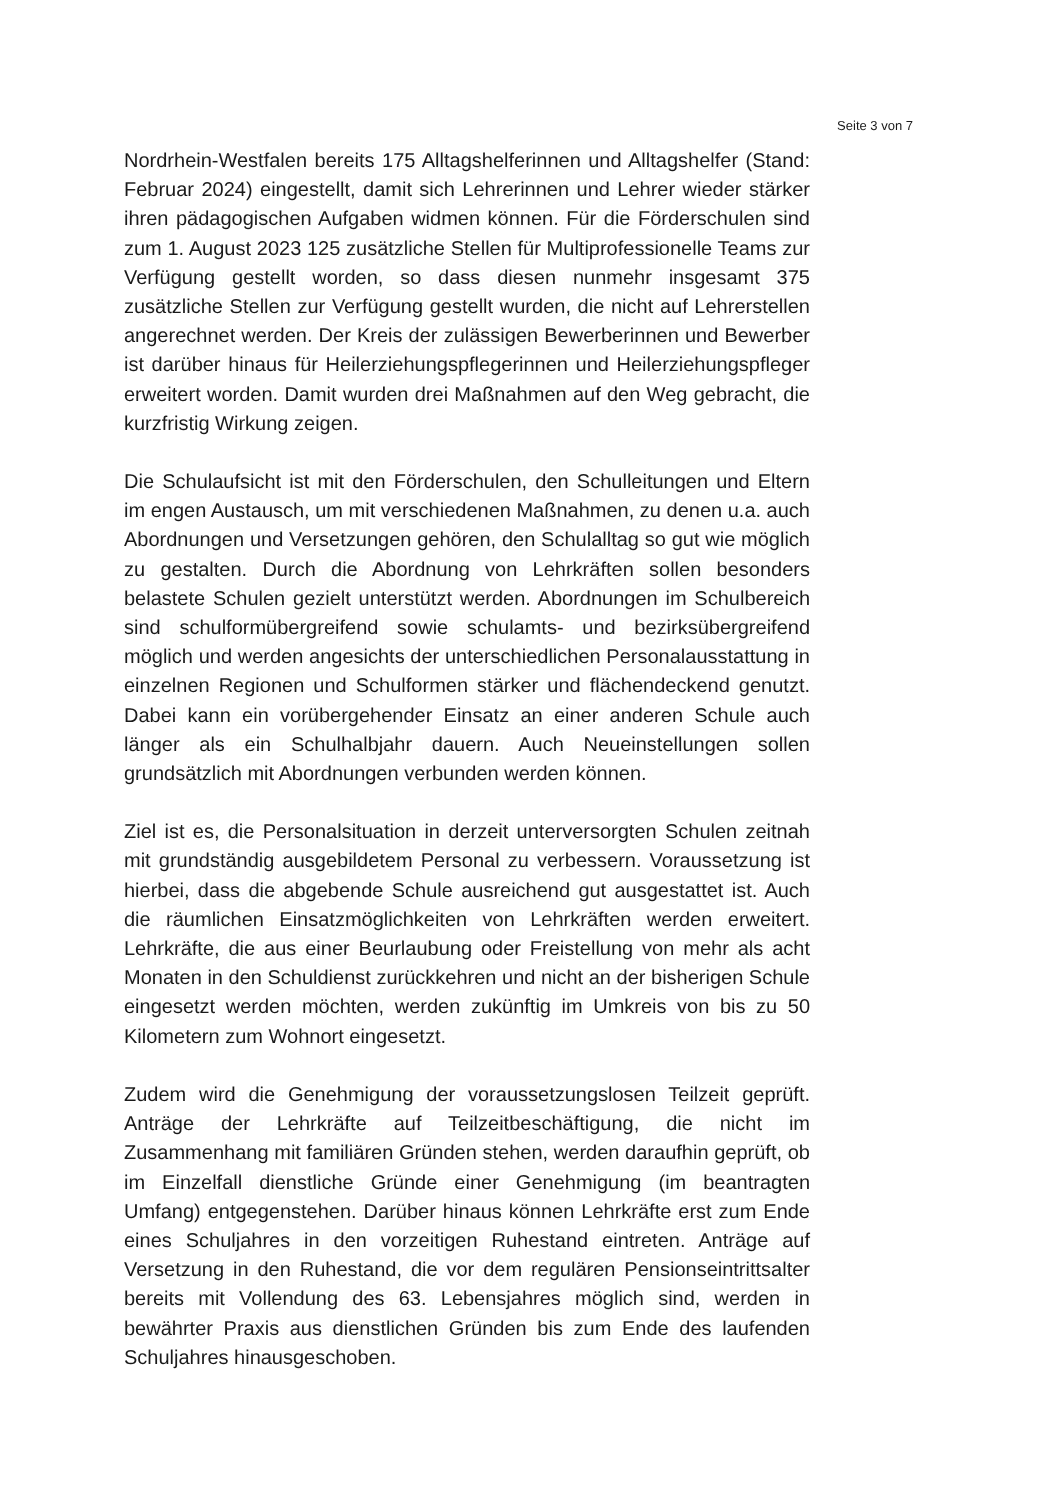Seite 3 von 7
Nordrhein-Westfalen bereits 175 Alltagshelferinnen und Alltagshelfer (Stand: Februar 2024) eingestellt, damit sich Lehrerinnen und Lehrer wieder stärker ihren pädagogischen Aufgaben widmen können. Für die Förderschulen sind zum 1. August 2023 125 zusätzliche Stellen für Multiprofessionelle Teams zur Verfügung gestellt worden, so dass diesen nunmehr insgesamt 375 zusätzliche Stellen zur Verfügung gestellt wurden, die nicht auf Lehrerstellen angerechnet werden. Der Kreis der zulässigen Bewerberinnen und Bewerber ist darüber hinaus für Heilerziehungspflegerinnen und Heilerziehungspfleger erweitert worden. Damit wurden drei Maßnahmen auf den Weg gebracht, die kurzfristig Wirkung zeigen.
Die Schulaufsicht ist mit den Förderschulen, den Schulleitungen und Eltern im engen Austausch, um mit verschiedenen Maßnahmen, zu denen u.a. auch Abordnungen und Versetzungen gehören, den Schulalltag so gut wie möglich zu gestalten. Durch die Abordnung von Lehrkräften sollen besonders belastete Schulen gezielt unterstützt werden. Abordnungen im Schulbereich sind schulformübergreifend sowie schulamts- und bezirksübergreifend möglich und werden angesichts der unterschiedlichen Personalausstattung in einzelnen Regionen und Schulformen stärker und flächendeckend genutzt. Dabei kann ein vorübergehender Einsatz an einer anderen Schule auch länger als ein Schulhalbjahr dauern. Auch Neueinstellungen sollen grundsätzlich mit Abordnungen verbunden werden können.
Ziel ist es, die Personalsituation in derzeit unterversorgten Schulen zeitnah mit grundständig ausgebildetem Personal zu verbessern. Voraussetzung ist hierbei, dass die abgebende Schule ausreichend gut ausgestattet ist. Auch die räumlichen Einsatzmöglichkeiten von Lehrkräften werden erweitert. Lehrkräfte, die aus einer Beurlaubung oder Freistellung von mehr als acht Monaten in den Schuldienst zurückkehren und nicht an der bisherigen Schule eingesetzt werden möchten, werden zukünftig im Umkreis von bis zu 50 Kilometern zum Wohnort eingesetzt.
Zudem wird die Genehmigung der voraussetzungslosen Teilzeit geprüft. Anträge der Lehrkräfte auf Teilzeitbeschäftigung, die nicht im Zusammenhang mit familiären Gründen stehen, werden daraufhin geprüft, ob im Einzelfall dienstliche Gründe einer Genehmigung (im beantragten Umfang) entgegenstehen. Darüber hinaus können Lehrkräfte erst zum Ende eines Schuljahres in den vorzeitigen Ruhestand eintreten. Anträge auf Versetzung in den Ruhestand, die vor dem regulären Pensionseintrittsalter bereits mit Vollendung des 63. Lebensjahres möglich sind, werden in bewährter Praxis aus dienstlichen Gründen bis zum Ende des laufenden Schuljahres hinausgeschoben.